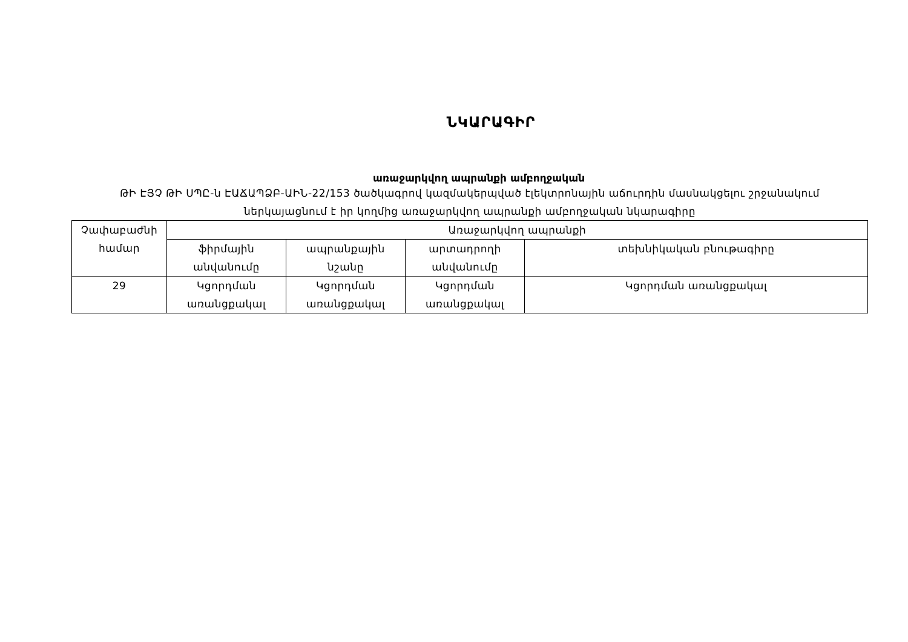ՆԿԱՐԱԳԻՐ
առաջարկվող ապրանքի ամբողջական
ԹԻ ԷՅՉ ԹԻ ՍՊԸ-ն ԷԱՃԱՊՁԲ-ԱԻՆ-22/153 ծածկագրով կազմակերպված էլեկտրոնային աճուրդին մասնակցելու շրջանակում
ներկայացնում է իր կողմից առաջարկվող ապրանքի ամբողջական նկարագիրը
| Չափաբաժնի համար | Առաջարկվող ապրանքի | | | |
| | ֆիրմային անվանումը | ապրանքային նշանը | արտադրողի անվանումը | տեխնիկական բնութագիրը |
| 29 | Կցորդման առանցքակալ | Կցորդման առանցքակալ | Կցորդման առանցքակալ | Կցորդման առանցքակալ |